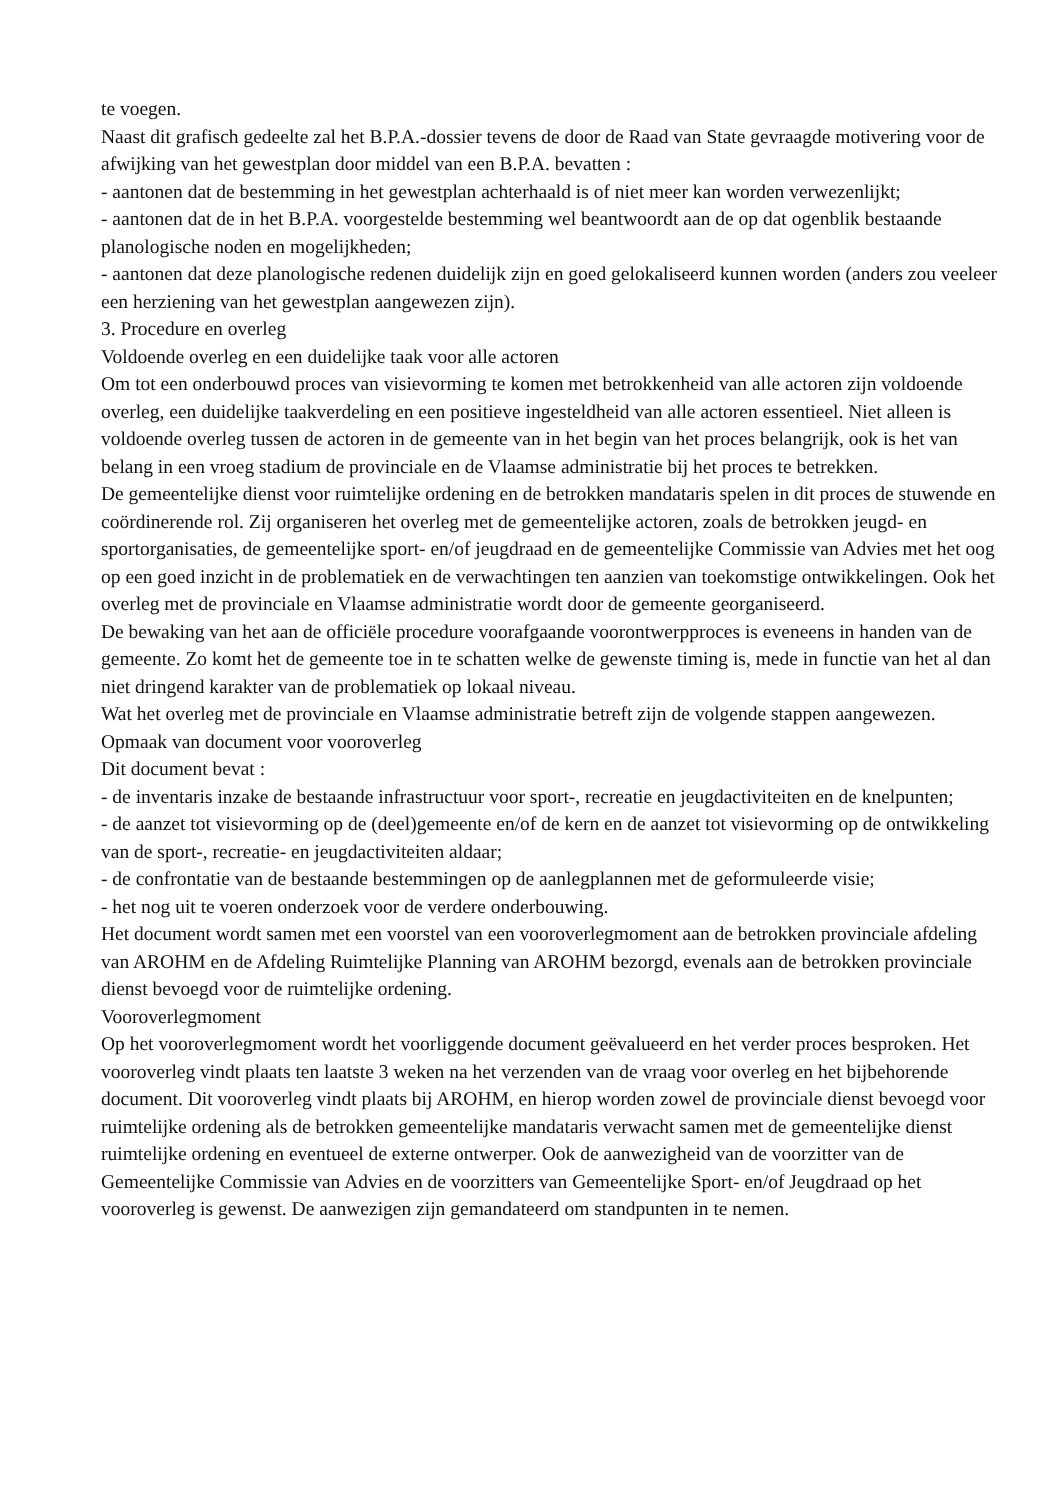te voegen.
Naast dit grafisch gedeelte zal het B.P.A.-dossier tevens de door de Raad van State gevraagde motivering voor de afwijking van het gewestplan door middel van een B.P.A. bevatten :
- aantonen dat de bestemming in het gewestplan achterhaald is of niet meer kan worden verwezenlijkt;
- aantonen dat de in het B.P.A. voorgestelde bestemming wel beantwoordt aan de op dat ogenblik bestaande planologische noden en mogelijkheden;
- aantonen dat deze planologische redenen duidelijk zijn en goed gelokaliseerd kunnen worden (anders zou veeleer een herziening van het gewestplan aangewezen zijn).
3. Procedure en overleg
Voldoende overleg en een duidelijke taak voor alle actoren
Om tot een onderbouwd proces van visievorming te komen met betrokkenheid van alle actoren zijn voldoende overleg, een duidelijke taakverdeling en een positieve ingesteldheid van alle actoren essentieel. Niet alleen is voldoende overleg tussen de actoren in de gemeente van in het begin van het proces belangrijk, ook is het van belang in een vroeg stadium de provinciale en de Vlaamse administratie bij het proces te betrekken.
De gemeentelijke dienst voor ruimtelijke ordening en de betrokken mandataris spelen in dit proces de stuwende en coördinerende rol. Zij organiseren het overleg met de gemeentelijke actoren, zoals de betrokken jeugd- en sportorganisaties, de gemeentelijke sport- en/of jeugdraad en de gemeentelijke Commissie van Advies met het oog op een goed inzicht in de problematiek en de verwachtingen ten aanzien van toekomstige ontwikkelingen. Ook het overleg met de provinciale en Vlaamse administratie wordt door de gemeente georganiseerd.
De bewaking van het aan de officiële procedure voorafgaande voorontwerpproces is eveneens in handen van de gemeente. Zo komt het de gemeente toe in te schatten welke de gewenste timing is, mede in functie van het al dan niet dringend karakter van de problematiek op lokaal niveau.
Wat het overleg met de provinciale en Vlaamse administratie betreft zijn de volgende stappen aangewezen.
Opmaak van document voor vooroverleg
Dit document bevat :
- de inventaris inzake de bestaande infrastructuur voor sport-, recreatie en jeugdactiviteiten en de knelpunten;
- de aanzet tot visievorming op de (deel)gemeente en/of de kern en de aanzet tot visievorming op de ontwikkeling van de sport-, recreatie- en jeugdactiviteiten aldaar;
- de confrontatie van de bestaande bestemmingen op de aanlegplannen met de geformuleerde visie;
- het nog uit te voeren onderzoek voor de verdere onderbouwing.
Het document wordt samen met een voorstel van een vooroverlegmoment aan de betrokken provinciale afdeling van AROHM en de Afdeling Ruimtelijke Planning van AROHM bezorgd, evenals aan de betrokken provinciale dienst bevoegd voor de ruimtelijke ordening.
Vooroverlegmoment
Op het vooroverlegmoment wordt het voorliggende document geëvalueerd en het verder proces besproken. Het vooroverleg vindt plaats ten laatste 3 weken na het verzenden van de vraag voor overleg en het bijbehorende document. Dit vooroverleg vindt plaats bij AROHM, en hierop worden zowel de provinciale dienst bevoegd voor ruimtelijke ordening als de betrokken gemeentelijke mandataris verwacht samen met de gemeentelijke dienst ruimtelijke ordening en eventueel de externe ontwerper. Ook de aanwezigheid van de voorzitter van de Gemeentelijke Commissie van Advies en de voorzitters van Gemeentelijke Sport- en/of Jeugdraad op het vooroverleg is gewenst. De aanwezigen zijn gemandateerd om standpunten in te nemen.